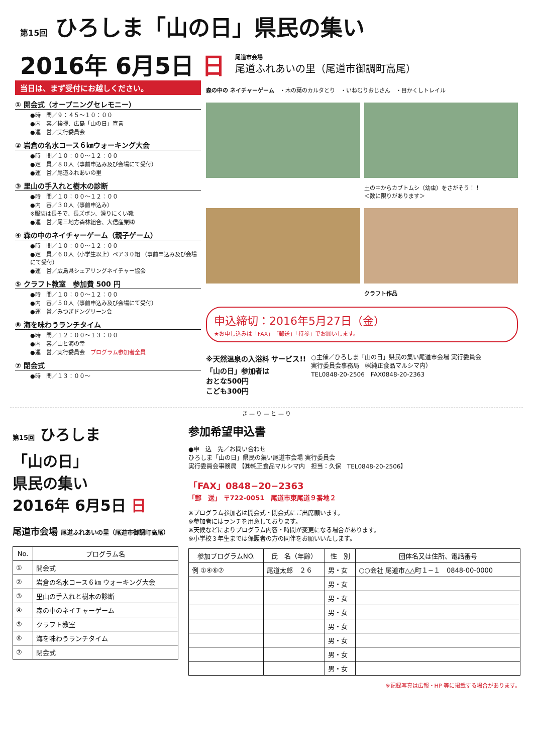第15回 ひろしま「山の日」県民の集い
2016年 6月5日 日
尾道市会場
尾道ふれあいの里（尾道市御調町高尾）
当日は、まず受付にお越しください。
① 開会式（オープニングセレモニー）
●時　間／９：４５〜１０：００
●内　容／挨拶、広島「山の日」宣言
●運　営／実行委員会
② 岩倉の名水コース６㎞ウォーキング大会
●時　間／１０：００〜１２：００
●定　員／８０人（事前申込み及び会場にて受付）
●運　営／尾道ふれあいの里
③ 里山の手入れと樹木の診断
●時　間／１０：００〜１２：００
●内　容／３０人（事前申込み）
※服装は長そで、長ズボン、滑りにくい靴
●運　営／尾三地方森林組合、大信産業㈱
④ 森の中のネイチャーゲーム（親子ゲーム）
●時　間／１０：００〜１２：００
●定　員／６０人（小学生以上）ペア３０組 （事前申込み及び会場にて受付）
●運　営／広島県シェアリングネイチャー協会
⑤ クラフト教室　参加費 500 円
●時　間／１０：００〜１２：００
●内　容／５０人（事前申込み及び会場にて受付）
●運　営／みつぎドングリーン会
⑥ 海を味わうランチタイム
●時　間／１２：００〜１３：００
●内　容／山と海の幸
●運　営／実行委員会　プログラム参加者全員
⑦ 閉会式
●時　間／１３：００〜
森の中の ネイチャーゲーム　・木の葉のカルタとり　・いねむりおじさん　・目かくしトレイル
土の中からカブトムシ（幼虫）をさがそう！！
＜数に限りがあります＞
クラフト作品
申込締切：2016年5月27日（金）
★お申し込みは「FAX」「郵送」「持参」でお願いします。
※天然温泉の入浴料 サービス!!
「山の日」参加者は
おとな500円
こども300円
○主催／ひろしま「山の日」県民の集い尾道市会場 実行委員会
実行委員会事務局　㈱純正食品マルシマ内）
TEL0848-20-2506　FAX0848-20-2363
き — り — と — り
第15回 ひろしま
「山の日」
県民の集い
2016年 6月5日 日
尾道市会場 尾道ふれあいの里（尾道市御調町高尾）
| No. | プログラム名 |
| --- | --- |
| ① | 開会式 |
| ② | 岩倉の名水コース６㎞ ウォーキング大会 |
| ③ | 里山の手入れと樹木の診断 |
| ④ | 森の中のネイチャーゲーム |
| ⑤ | クラフト教室 |
| ⑥ | 海を味わうランチタイム |
| ⑦ | 閉会式 |
参加希望申込書
●申　込　先／お問い合わせ
ひろしま「山の日」県民の集い尾道市会場 実行委員会
実行委員会事務局 【㈱純正食品マルシマ内　担当：久保　TEL0848-20-2506】
「FAX」0848−20−2363
「郵　送」 〒722-0051　尾道市東尾道９番地２
※プログラム参加者は開会式・閉会式にご出席願います。
※参加者にはランチを用意しております。
※天候などによりプログラム内容・時間が変更になる場合があります。
※小学校３年生までは保護者の方の同伴をお願いいたします。
| 参加プログラムNO. | 氏 名（年齢） | 性 別 | 団体名又は住所、電話番号 |
| --- | --- | --- | --- |
| 例 ①④⑥⑦ | 尾道太郎 ２６ | 男・女 | ○○会社 尾道市△△町１−１ 0848-00-0000 |
| | | 男・女 | |
| | | 男・女 | |
| | | 男・女 | |
| | | 男・女 | |
| | | 男・女 | |
| | | 男・女 | |
| | | 男・女 | |
※記録写真は広報・HP 等に掲載する場合があります。